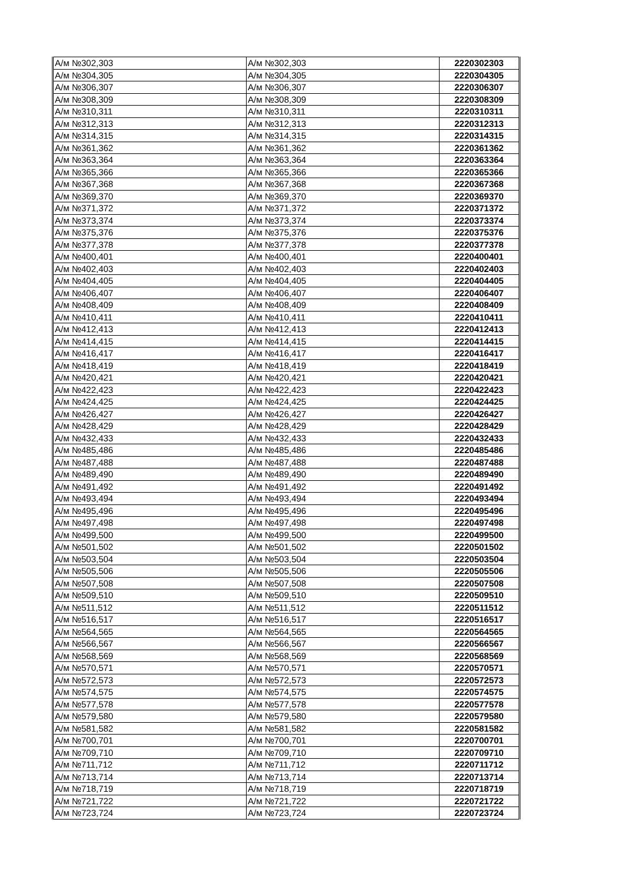| А/м №302,303 | А/м №302,303 | 2220302303 |
| А/м №304,305 | А/м №304,305 | 2220304305 |
| А/м №306,307 | А/м №306,307 | 2220306307 |
| А/м №308,309 | А/м №308,309 | 2220308309 |
| А/м №310,311 | А/м №310,311 | 2220310311 |
| А/м №312,313 | А/м №312,313 | 2220312313 |
| А/м №314,315 | А/м №314,315 | 2220314315 |
| А/м №361,362 | А/м №361,362 | 2220361362 |
| А/м №363,364 | А/м №363,364 | 2220363364 |
| А/м №365,366 | А/м №365,366 | 2220365366 |
| А/м №367,368 | А/м №367,368 | 2220367368 |
| А/м №369,370 | А/м №369,370 | 2220369370 |
| А/м №371,372 | А/м №371,372 | 2220371372 |
| А/м №373,374 | А/м №373,374 | 2220373374 |
| А/м №375,376 | А/м №375,376 | 2220375376 |
| А/м №377,378 | А/м №377,378 | 2220377378 |
| А/м №400,401 | А/м №400,401 | 2220400401 |
| А/м №402,403 | А/м №402,403 | 2220402403 |
| А/м №404,405 | А/м №404,405 | 2220404405 |
| А/м №406,407 | А/м №406,407 | 2220406407 |
| А/м №408,409 | А/м №408,409 | 2220408409 |
| А/м №410,411 | А/м №410,411 | 2220410411 |
| А/м №412,413 | А/м №412,413 | 2220412413 |
| А/м №414,415 | А/м №414,415 | 2220414415 |
| А/м №416,417 | А/м №416,417 | 2220416417 |
| А/м №418,419 | А/м №418,419 | 2220418419 |
| А/м №420,421 | А/м №420,421 | 2220420421 |
| А/м №422,423 | А/м №422,423 | 2220422423 |
| А/м №424,425 | А/м №424,425 | 2220424425 |
| А/м №426,427 | А/м №426,427 | 2220426427 |
| А/м №428,429 | А/м №428,429 | 2220428429 |
| А/м №432,433 | А/м №432,433 | 2220432433 |
| А/м №485,486 | А/м №485,486 | 2220485486 |
| А/м №487,488 | А/м №487,488 | 2220487488 |
| А/м №489,490 | А/м №489,490 | 2220489490 |
| А/м №491,492 | А/м №491,492 | 2220491492 |
| А/м №493,494 | А/м №493,494 | 2220493494 |
| А/м №495,496 | А/м №495,496 | 2220495496 |
| А/м №497,498 | А/м №497,498 | 2220497498 |
| А/м №499,500 | А/м №499,500 | 2220499500 |
| А/м №501,502 | А/м №501,502 | 2220501502 |
| А/м №503,504 | А/м №503,504 | 2220503504 |
| А/м №505,506 | А/м №505,506 | 2220505506 |
| А/м №507,508 | А/м №507,508 | 2220507508 |
| А/м №509,510 | А/м №509,510 | 2220509510 |
| А/м №511,512 | А/м №511,512 | 2220511512 |
| А/м №516,517 | А/м №516,517 | 2220516517 |
| А/м №564,565 | А/м №564,565 | 2220564565 |
| А/м №566,567 | А/м №566,567 | 2220566567 |
| А/м №568,569 | А/м №568,569 | 2220568569 |
| А/м №570,571 | А/м №570,571 | 2220570571 |
| А/м №572,573 | А/м №572,573 | 2220572573 |
| А/м №574,575 | А/м №574,575 | 2220574575 |
| А/м №577,578 | А/м №577,578 | 2220577578 |
| А/м №579,580 | А/м №579,580 | 2220579580 |
| А/м №581,582 | А/м №581,582 | 2220581582 |
| А/м №700,701 | А/м №700,701 | 2220700701 |
| А/м №709,710 | А/м №709,710 | 2220709710 |
| А/м №711,712 | А/м №711,712 | 2220711712 |
| А/м №713,714 | А/м №713,714 | 2220713714 |
| А/м №718,719 | А/м №718,719 | 2220718719 |
| А/м №721,722 | А/м №721,722 | 2220721722 |
| А/м №723,724 | А/м №723,724 | 2220723724 |